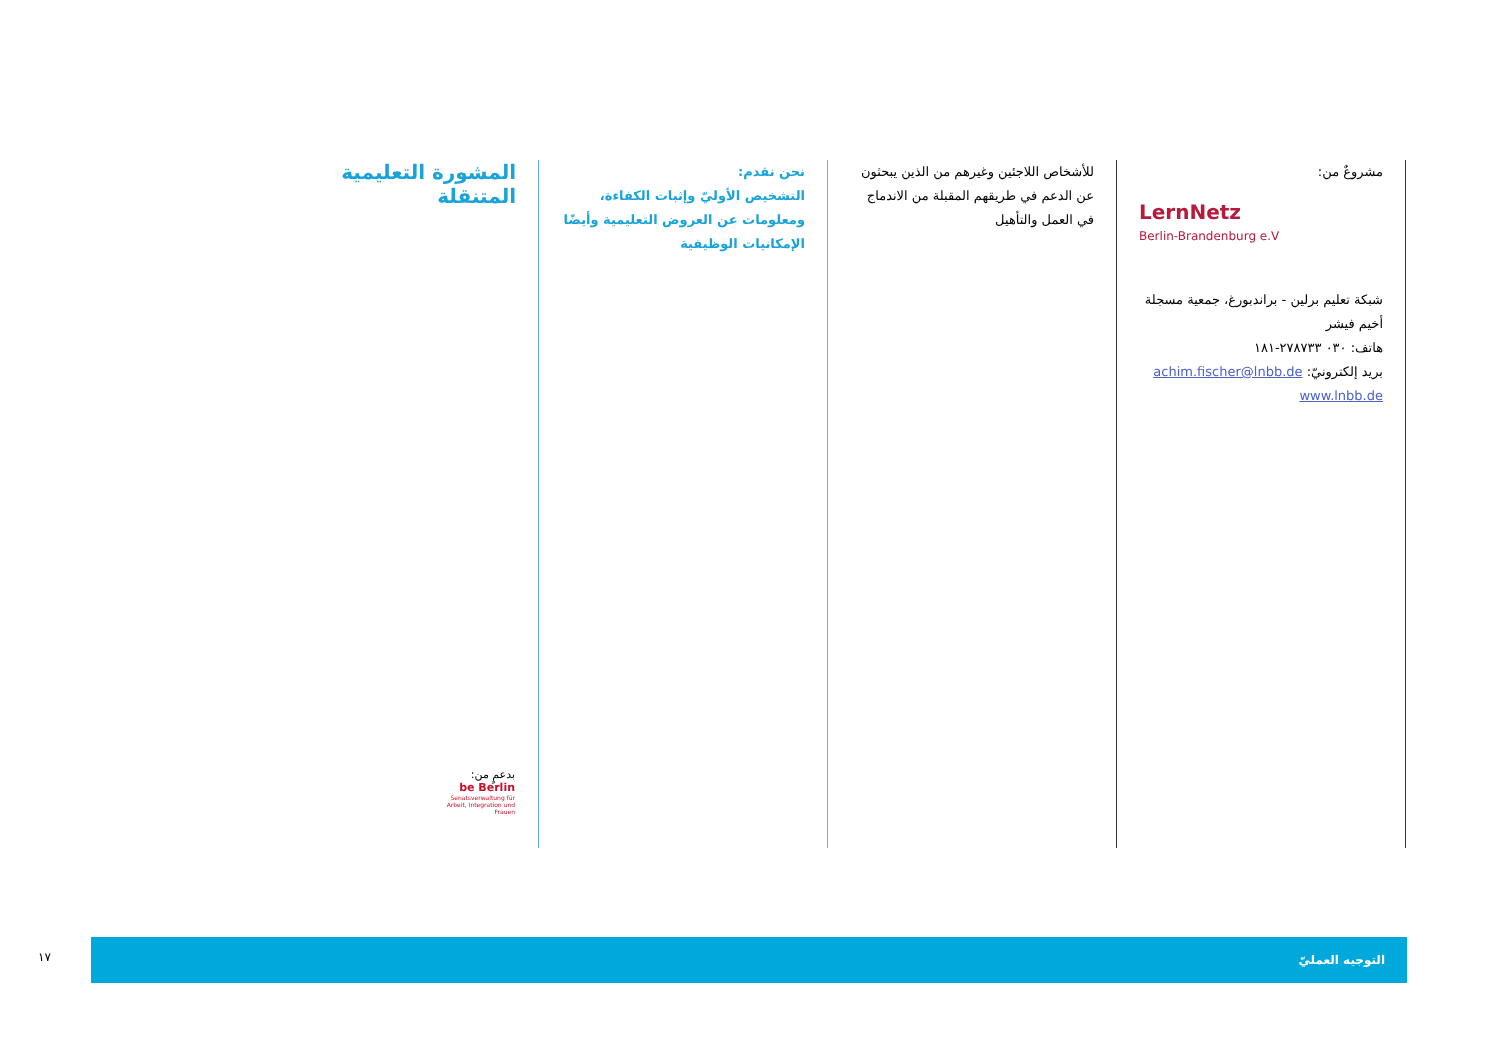المشورة التعليمية المتنقلة
نحن نقدم:
التشخيص الأوليّ وإثبات الكفاءة، ومعلومات عن العروض التعليمية وأيضًا الإمكانيات الوظيفية
للأشخاص اللاجئين وغيرهم من الذين يبحثون عن الدعم في طريقهم المقبلة من الاندماج في العمل والتأهيل
مشروعٌ من:
LernNetz
Berlin-Brandenburg e.V
شبكة تعليم برلين - براندبورغ، جمعية مسجلة
أخيم فيشر
هاتف: ٠٣٠ ٢٧٨٧٣٣-١٨١
بريد إلكترونيّ: achim.fischer@lnbb.de
www.lnbb.de
بدعمٍ من:
be Berlin
Senatsverwaltung für Arbeit, Integration und Frauen
١٧
التوجيه العمليّ